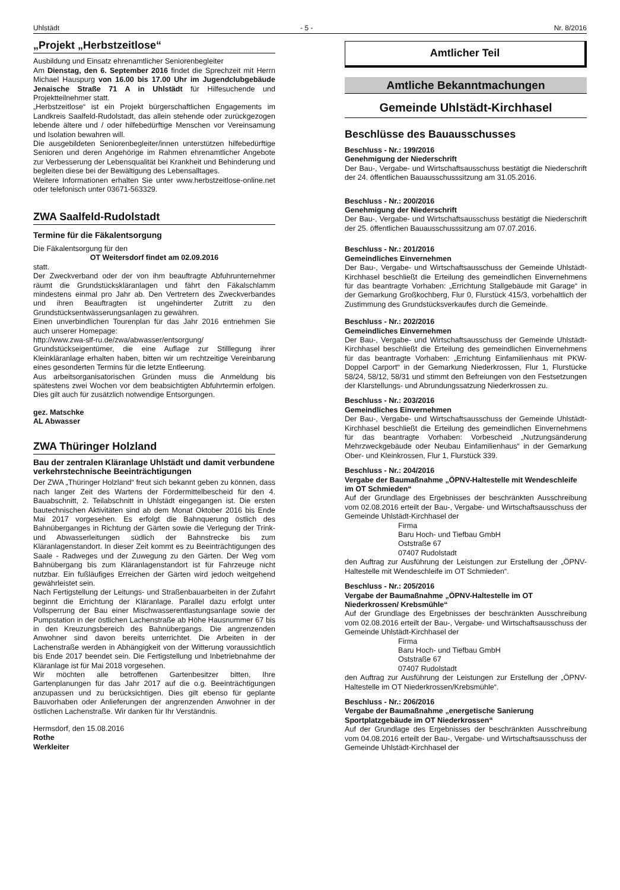Uhlstädt - 5 - Nr. 8/2016
„Projekt „Herbstzeitlose“
Ausbildung und Einsatz ehrenamtlicher Seniorenbegleiter
Am Dienstag, den 6. September 2016 findet die Sprechzeit mit Herrn Michael Hauspurg von 16.00 bis 17.00 Uhr im Jugendclubgebäude Jenaische Straße 71 A in Uhlstädt für Hilfesuchende und Projektteilnehmer statt.
„Herbstzeitlose“ ist ein Projekt bürgerschaftlichen Engagements im Landkreis Saalfeld-Rudolstadt, das allein stehende oder zurückgezogen lebende ältere und / oder hilfebedürftige Menschen vor Vereinsamung und Isolation bewahren will.
Die ausgebildeten Seniorenbegleiter/innen unterstützen hilfebedürftige Senioren und deren Angehörige im Rahmen ehrenamtlicher Angebote zur Verbesserung der Lebensqualität bei Krankheit und Behinderung und begleiten diese bei der Bewältigung des Lebensalltages.
Weitere Informationen erhalten Sie unter www.herbstzeitlose-online.net oder telefonisch unter 03671-563329.
ZWA Saalfeld-Rudolstadt
Termine für die Fäkalentsorgung
Die Fäkalentsorgung für den
OT Weitersdorf findet am 02.09.2016
statt.
Der Zweckverband oder der von ihm beauftragte Abfuhrunternehmer räumt die Grundstückskläranlagen und fährt den Fäkalschlamm mindestens einmal pro Jahr ab. Den Vertretern des Zweckverbandes und ihren Beauftragten ist ungehinderter Zutritt zu den Grundstücksentwässerungsanlagen zu gewähren.
Einen unverbindlichen Tourenplan für das Jahr 2016 entnehmen Sie auch unserer Homepage:
http://www.zwa-slf-ru.de/zwa/abwasser/entsorgung/
Grundstückseigentümer, die eine Auflage zur Stilllegung ihrer Kleinkläranlage erhalten haben, bitten wir um rechtzeitige Vereinbarung eines gesonderten Termins für die letzte Entleerung.
Aus arbeitsorganisatorischen Gründen muss die Anmeldung bis spätestens zwei Wochen vor dem beabsichtigten Abfuhrtermin erfolgen. Dies gilt auch für zusätzlich notwendige Entsorgungen.
gez. Matschke
AL Abwasser
ZWA Thüringer Holzland
Bau der zentralen Kläranlage Uhlstädt und damit verbundene verkehrstechnische Beeinträchtigungen
Der ZWA „Thüringer Holzland“ freut sich bekannt geben zu können, dass nach langer Zeit des Wartens der Fördermittelbescheid für den 4. Bauabschnitt, 2. Teilabschnitt in Uhlstädt eingegangen ist. Die ersten bautechnischen Aktivitäten sind ab dem Monat Oktober 2016 bis Ende Mai 2017 vorgesehen. Es erfolgt die Bahnquerung östlich des Bahnüberganges in Richtung der Gärten sowie die Verlegung der Trink- und Abwasserleitungen südlich der Bahnstrecke bis zum Kläranlagenstandort. In dieser Zeit kommt es zu Beeinträchtigungen des Saale - Radweges und der Zuwegung zu den Gärten. Der Weg vom Bahnübergang bis zum Kläranlagenstandort ist für Fahrzeuge nicht nutzbar. Ein fußläufiges Erreichen der Gärten wird jedoch weitgehend gewährleistet sein.
Nach Fertigstellung der Leitungs- und Straßenbauarbeiten in der Zufahrt beginnt die Errichtung der Kläranlage. Parallel dazu erfolgt unter Vollsperrung der Bau einer Mischwasserentlastungsanlage sowie der Pumpstation in der östlichen Lachenstraße ab Höhe Hausnummer 67 bis in den Kreuzungsbereich des Bahnübergangs. Die angrenzenden Anwohner sind davon bereits unterrichtet. Die Arbeiten in der Lachenstraße werden in Abhängigkeit von der Witterung voraussichtlich bis Ende 2017 beendet sein. Die Fertigstellung und Inbetriebnahme der Kläranlage ist für Mai 2018 vorgesehen.
Wir möchten alle betroffenen Gartenbesitzer bitten, Ihre Gartenplanungen für das Jahr 2017 auf die o.g. Beeinträchtigungen anzupassen und zu berücksichtigen. Dies gilt ebenso für geplante Bauvorhaben oder Anlieferungen der angrenzenden Anwohner in der östlichen Lachenstraße. Wir danken für Ihr Verständnis.
Hermsdorf, den 15.08.2016
Rothe
Werkleiter
Amtlicher Teil
Amtliche Bekanntmachungen
Gemeinde Uhlstädt-Kirchhasel
Beschlüsse des Bauausschusses
Beschluss - Nr.: 199/2016
Genehmigung der Niederschrift
Der Bau-, Vergabe- und Wirtschaftsausschuss bestätigt die Niederschrift der 24. öffentlichen Bauausschusssitzung am 31.05.2016.
Beschluss - Nr.: 200/2016
Genehmigung der Niederschrift
Der Bau-, Vergabe- und Wirtschaftsausschuss bestätigt die Niederschrift der 25. öffentlichen Bauausschusssitzung am 07.07.2016.
Beschluss - Nr.: 201/2016
Gemeindliches Einvernehmen
Der Bau-, Vergabe- und Wirtschaftsausschuss der Gemeinde Uhlstädt-Kirchhasel beschließt die Erteilung des gemeindlichen Einvernehmens für das beantragte Vorhaben: „Errichtung Stallgebäude mit Garage“ in der Gemarkung Großkochberg, Flur 0, Flurstück 415/3, vorbehaltlich der Zustimmung des Grundstücksverkaufes durch die Gemeinde.
Beschluss - Nr.: 202/2016
Gemeindliches Einvernehmen
Der Bau-, Vergabe- und Wirtschaftsausschuss der Gemeinde Uhlstädt-Kirchhasel beschließt die Erteilung des gemeindlichen Einvernehmens für das beantragte Vorhaben: „Errichtung Einfamilienhaus mit PKW- Doppel Carport“ in der Gemarkung Niederkrossen, Flur 1, Flurstücke 58/24, 58/12, 58/31 und stimmt den Befreiungen von den Festsetzungen der Klarstellungs- und Abrundungssatzung Niederkrossen zu.
Beschluss - Nr.: 203/2016
Gemeindliches Einvernehmen
Der Bau-, Vergabe- und Wirtschaftsausschuss der Gemeinde Uhlstädt-Kirchhasel beschließt die Erteilung des gemeindlichen Einvernehmens für das beantragte Vorhaben: Vorbescheid „Nutzungsänderung Mehrzweckgebäude oder Neubau Einfamilienhaus“ in der Gemarkung Ober- und Kleinkrossen, Flur 1, Flurstück 339.
Beschluss - Nr.: 204/2016
Vergabe der Baumaßnahme „ÖPNV-Haltestelle mit Wendeschleife im OT Schmieden“
Auf der Grundlage des Ergebnisses der beschränkten Ausschreibung vom 02.08.2016 erteilt der Bau-, Vergabe- und Wirtschaftsausschuss der Gemeinde Uhlstädt-Kirchhasel der
Firma
Baru Hoch- und Tiefbau GmbH
Oststraße 67
07407 Rudolstadt
den Auftrag zur Ausführung der Leistungen zur Erstellung der „ÖPNV-Haltestelle mit Wendeschleife im OT Schmieden“.
Beschluss - Nr.: 205/2016
Vergabe der Baumaßnahme „ÖPNV-Haltestelle im OT Niederkrossen/ Krebsmühle“
Auf der Grundlage des Ergebnisses der beschränkten Ausschreibung vom 02.08.2016 erteilt der Bau-, Vergabe- und Wirtschaftsausschuss der Gemeinde Uhlstädt-Kirchhasel der
Firma
Baru Hoch- und Tiefbau GmbH
Oststraße 67
07407 Rudolstadt
den Auftrag zur Ausführung der Leistungen zur Erstellung der „ÖPNV-Haltestelle im OT Niederkrossen/Krebsmühle“.
Beschluss - Nr.: 206/2016
Vergabe der Baumaßnahme „energetische Sanierung Sportplatzgebäude im OT Niederkrossen“
Auf der Grundlage des Ergebnisses der beschränkten Ausschreibung vom 04.08.2016 erteilt der Bau-, Vergabe- und Wirtschaftsausschuss der Gemeinde Uhlstädt-Kirchhasel der